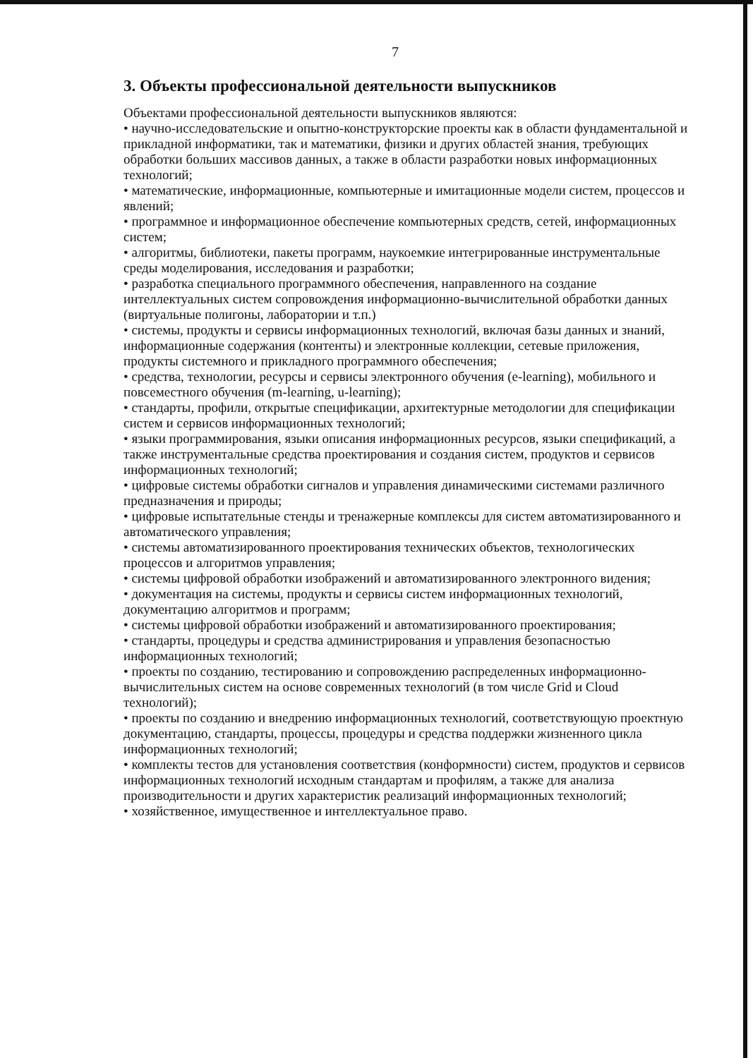7
3. Объекты профессиональной деятельности выпускников
Объектами профессиональной деятельности выпускников являются:
• научно-исследовательские и опытно-конструкторские проекты как в области фундаментальной и прикладной информатики, так и математики, физики и других областей знания, требующих обработки больших массивов данных, а также в области разработки новых информационных технологий;
• математические, информационные, компьютерные и имитационные модели систем, процессов и явлений;
• программное и информационное обеспечение компьютерных средств, сетей, информационных систем;
• алгоритмы, библиотеки, пакеты программ, наукоемкие интегрированные инструментальные среды моделирования, исследования и разработки;
• разработка специального программного обеспечения, направленного на создание интеллектуальных систем сопровождения информационно-вычислительной обработки данных (виртуальные полигоны, лаборатории и т.п.)
• системы, продукты и сервисы информационных технологий, включая базы данных и знаний, информационные содержания (контенты) и электронные коллекции, сетевые приложения, продукты системного и прикладного программного обеспечения;
• средства, технологии, ресурсы и сервисы электронного обучения (e-learning), мобильного и повсеместного обучения (m-learning, u-learning);
• стандарты, профили, открытые спецификации, архитектурные методологии для спецификации систем и сервисов информационных технологий;
• языки программирования, языки описания информационных ресурсов, языки спецификаций, а также инструментальные средства проектирования и создания систем, продуктов и сервисов информационных технологий;
• цифровые системы обработки сигналов и управления динамическими системами различного предназначения и природы;
• цифровые испытательные стенды и тренажерные комплексы для систем автоматизированного и автоматического управления;
• системы автоматизированного проектирования технических объектов, технологических процессов и алгоритмов управления;
• системы цифровой обработки изображений и автоматизированного электронного видения;
• документация на системы, продукты и сервисы систем информационных технологий, документацию алгоритмов и программ;
• системы цифровой обработки изображений и автоматизированного проектирования;
• стандарты, процедуры и средства администрирования и управления безопасностью информационных технологий;
• проекты по созданию, тестированию и сопровождению распределенных информационно-вычислительных систем на основе современных технологий (в том числе Grid и Cloud технологий);
• проекты по созданию и внедрению информационных технологий, соответствующую проектную документацию, стандарты, процессы, процедуры и средства поддержки жизненного цикла информационных технологий;
• комплекты тестов для установления соответствия (конформности) систем, продуктов и сервисов информационных технологий исходным стандартам и профилям, а также для анализа производительности и других характеристик реализаций информационных технологий;
• хозяйственное, имущественное и интеллектуальное право.